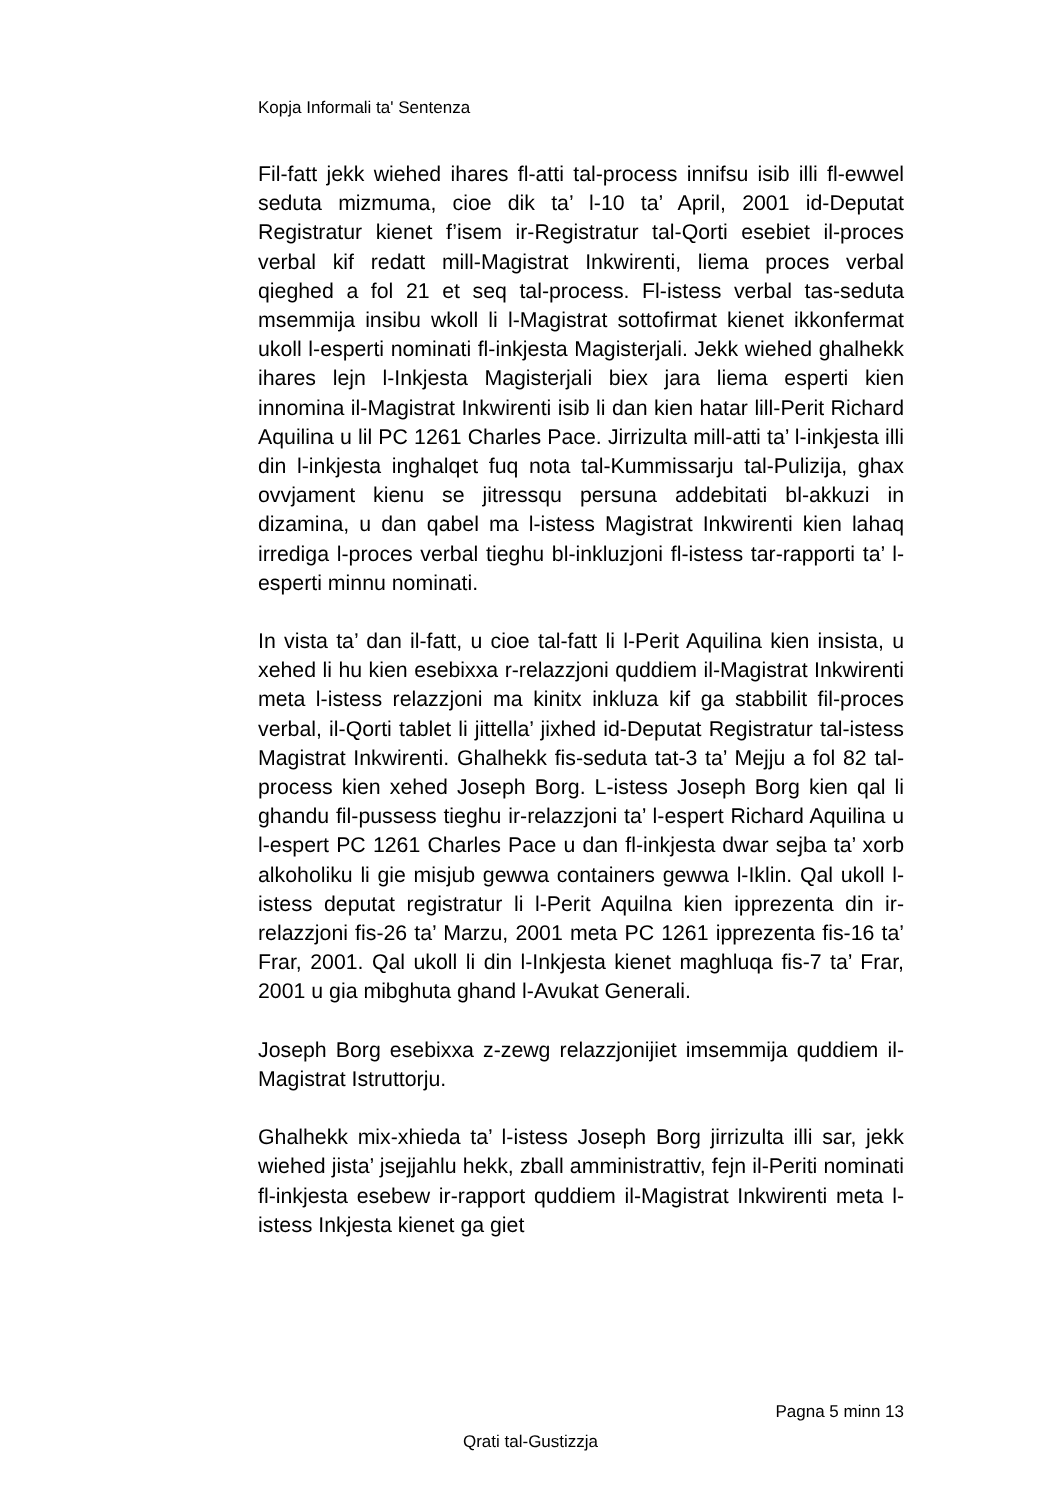Kopja Informali ta' Sentenza
Fil-fatt jekk wiehed ihares fl-atti tal-process innifsu isib illi fl-ewwel seduta mizmuma, cioe dik ta’ l-10 ta’ April, 2001 id-Deputat Registratur kienet f’isem ir-Registratur tal-Qorti esebiet il-proces verbal kif redatt mill-Magistrat Inkwirenti, liema proces verbal qieghed a fol 21 et seq tal-process. Fl-istess verbal tas-seduta msemmija insibu wkoll li l-Magistrat sottofirmat kienet ikkonfermat ukoll l-esperti nominati fl-inkjesta Magisterjali. Jekk wiehed ghalhekk ihares lejn l-Inkjesta Magisterjali biex jara liema esperti kien innomina il-Magistrat Inkwirenti isib li dan kien hatar lill-Perit Richard Aquilina u lil PC 1261 Charles Pace. Jirrizulta mill-atti ta’ l-inkjesta illi din l-inkjesta inghalqet fuq nota tal-Kummissarju tal-Pulizija, ghax ovvjament kienu se jitressqu persuna addebitati bl-akkuzi in dizamina, u dan qabel ma l-istess Magistrat Inkwirenti kien lahaq irrediga l-proces verbal tieghu bl-inkluzjoni fl-istess tar-rapporti ta’ l-esperti minnu nominati.
In vista ta’ dan il-fatt, u cioe tal-fatt li l-Perit Aquilina kien insista, u xehed li hu kien esebixxa r-relazzjoni quddiem il-Magistrat Inkwirenti meta l-istess relazzjoni ma kinitx inkluza kif ga stabbilit fil-proces verbal, il-Qorti tablet li jittella’ jixhed id-Deputat Registratur tal-istess Magistrat Inkwirenti. Ghalhekk fis-seduta tat-3 ta’ Mejju a fol 82 tal-process kien xehed Joseph Borg. L-istess Joseph Borg kien qal li ghandu fil-pussess tieghu ir-relazzjoni ta’ l-espert Richard Aquilina u l-espert PC 1261 Charles Pace u dan fl-inkjesta dwar sejba ta’ xorb alkoholiku li gie misjub gewwa containers gewwa l-Iklin. Qal ukoll l-istess deputat registratur li l-Perit Aquilna kien ipprezenta din ir-relazzjoni fis-26 ta’ Marzu, 2001 meta PC 1261 ipprezenta fis-16 ta’ Frar, 2001. Qal ukoll li din l-Inkjesta kienet maghluqa fis-7 ta’ Frar, 2001 u gia mibghuta ghand l-Avukat Generali.
Joseph Borg esebixxa z-zewg relazzjonijiet imsemmija quddiem il-Magistrat Istruttorju.
Ghalhekk mix-xhieda ta’ l-istess Joseph Borg jirrizulta illi sar, jekk wiehed jista’ jsejjahlu hekk, zball amministrattiv, fejn il-Periti nominati fl-inkjesta esebew ir-rapport quddiem il-Magistrat Inkwirenti meta l-istess Inkjesta kienet ga giet
Pagna 5 minn 13
Qrati tal-Gustizzja